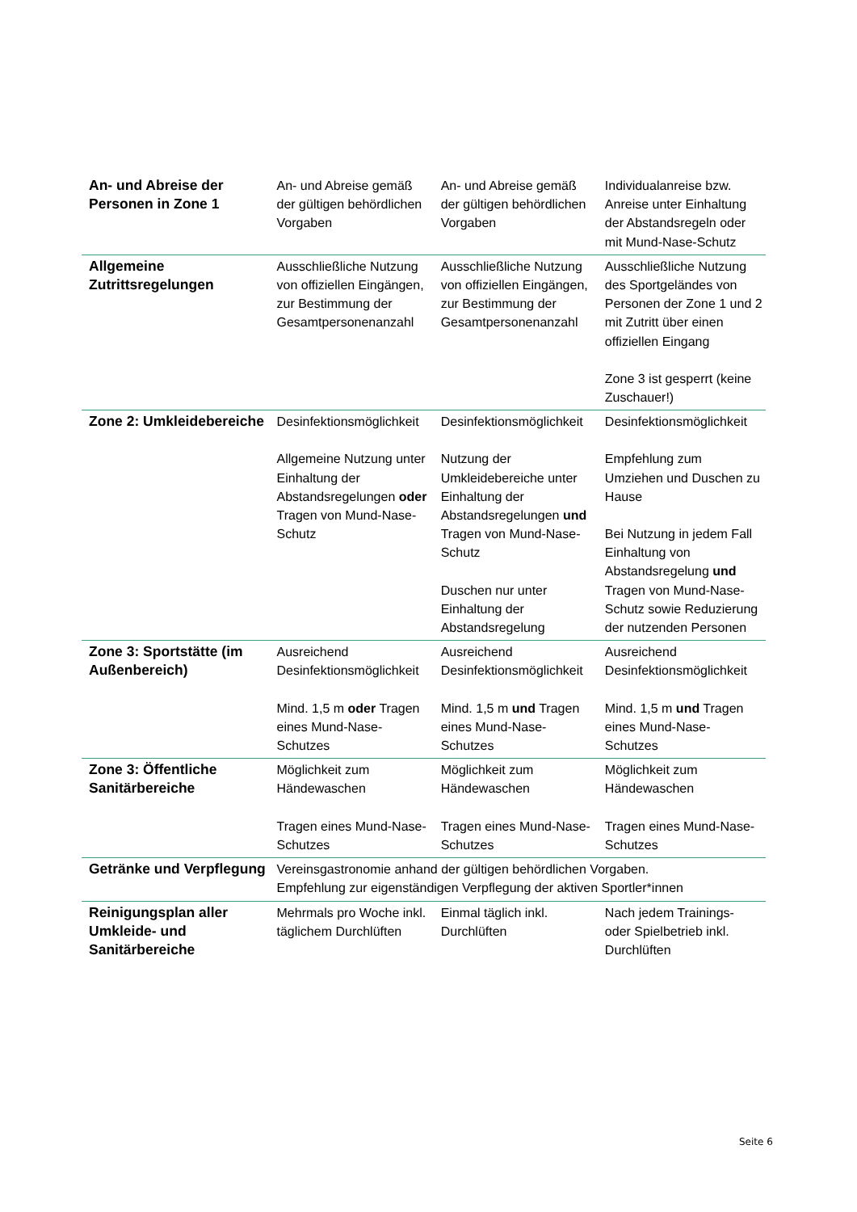| An- und Abreise der Personen in Zone 1 | An- und Abreise gemäß der gültigen behördlichen Vorgaben | An- und Abreise gemäß der gültigen behördlichen Vorgaben | Individualanreise bzw. Anreise unter Einhaltung der Abstandsregeln oder mit Mund-Nase-Schutz |
| Allgemeine Zutrittsregelungen | Ausschließliche Nutzung von offiziellen Eingängen, zur Bestimmung der Gesamtpersonenanzahl | Ausschließliche Nutzung von offiziellen Eingängen, zur Bestimmung der Gesamtpersonenanzahl | Ausschließliche Nutzung des Sportgeländes von Personen der Zone 1 und 2 mit Zutritt über einen offiziellen Eingang Zone 3 ist gesperrt (keine Zuschauer!) |
| Zone 2: Umkleidebereiche | Desinfektionsmöglichkeit Allgemeine Nutzung unter Einhaltung der Abstandsregelungen oder Tragen von Mund-Nase-Schutz | Desinfektionsmöglichkeit Nutzung der Umkleidebereiche unter Einhaltung der Abstandsregelungen und Tragen von Mund-Nase-Schutz Duschen nur unter Einhaltung der Abstandsregelung | Desinfektionsmöglichkeit Empfehlung zum Umziehen und Duschen zu Hause Bei Nutzung in jedem Fall Einhaltung von Abstandsregelung und Tragen von Mund-Nase-Schutz sowie Reduzierung der nutzenden Personen |
| Zone 3: Sportstätte (im Außenbereich) | Ausreichend Desinfektionsmöglichkeit Mind. 1,5 m oder Tragen eines Mund-Nase-Schutzes | Ausreichend Desinfektionsmöglichkeit Mind. 1,5 m und Tragen eines Mund-Nase-Schutzes | Ausreichend Desinfektionsmöglichkeit Mind. 1,5 m und Tragen eines Mund-Nase-Schutzes |
| Zone 3: Öffentliche Sanitärbereiche | Möglichkeit zum Händewaschen Tragen eines Mund-Nase-Schutzes | Möglichkeit zum Händewaschen Tragen eines Mund-Nase-Schutzes | Möglichkeit zum Händewaschen Tragen eines Mund-Nase-Schutzes |
| Getränke und Verpflegung | Vereinsgastronomie anhand der gültigen behördlichen Vorgaben. Empfehlung zur eigenständigen Verpflegung der aktiven Sportler*innen | | |
| Reinigungsplan aller Umkleide- und Sanitärbereiche | Mehrmals pro Woche inkl. täglichem Durchlüften | Einmal täglich inkl. Durchlüften | Nach jedem Trainings- oder Spielbetrieb inkl. Durchlüften |
Seite 6